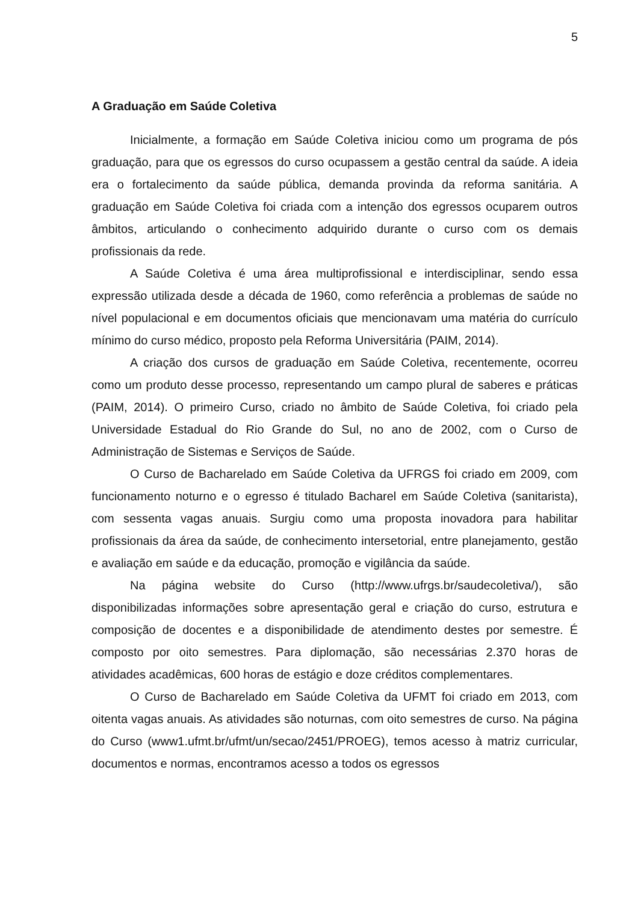5
A Graduação em Saúde Coletiva
Inicialmente, a formação em Saúde Coletiva iniciou como um programa de pós graduação, para que os egressos do curso ocupassem a gestão central da saúde. A ideia era o fortalecimento da saúde pública, demanda provinda da reforma sanitária. A graduação em Saúde Coletiva foi criada com a intenção dos egressos ocuparem outros âmbitos, articulando o conhecimento adquirido durante o curso com os demais profissionais da rede.
A Saúde Coletiva é uma área multiprofissional e interdisciplinar, sendo essa expressão utilizada desde a década de 1960, como referência a problemas de saúde no nível populacional e em documentos oficiais que mencionavam uma matéria do currículo mínimo do curso médico, proposto pela Reforma Universitária (PAIM, 2014).
A criação dos cursos de graduação em Saúde Coletiva, recentemente, ocorreu como um produto desse processo, representando um campo plural de saberes e práticas (PAIM, 2014). O primeiro Curso, criado no âmbito de Saúde Coletiva, foi criado pela Universidade Estadual do Rio Grande do Sul, no ano de 2002, com o Curso de Administração de Sistemas e Serviços de Saúde.
O Curso de Bacharelado em Saúde Coletiva da UFRGS foi criado em 2009, com funcionamento noturno e o egresso é titulado Bacharel em Saúde Coletiva (sanitarista), com sessenta vagas anuais. Surgiu como uma proposta inovadora para habilitar profissionais da área da saúde, de conhecimento intersetorial, entre planejamento, gestão e avaliação em saúde e da educação, promoção e vigilância da saúde.
Na página website do Curso (http://www.ufrgs.br/saudecoletiva/), são disponibilizadas informações sobre apresentação geral e criação do curso, estrutura e composição de docentes e a disponibilidade de atendimento destes por semestre. É composto por oito semestres. Para diplomação, são necessárias 2.370 horas de atividades acadêmicas, 600 horas de estágio e doze créditos complementares.
O Curso de Bacharelado em Saúde Coletiva da UFMT foi criado em 2013, com oitenta vagas anuais. As atividades são noturnas, com oito semestres de curso. Na página do Curso (www1.ufmt.br/ufmt/un/secao/2451/PROEG), temos acesso à matriz curricular, documentos e normas, encontramos acesso a todos os egressos